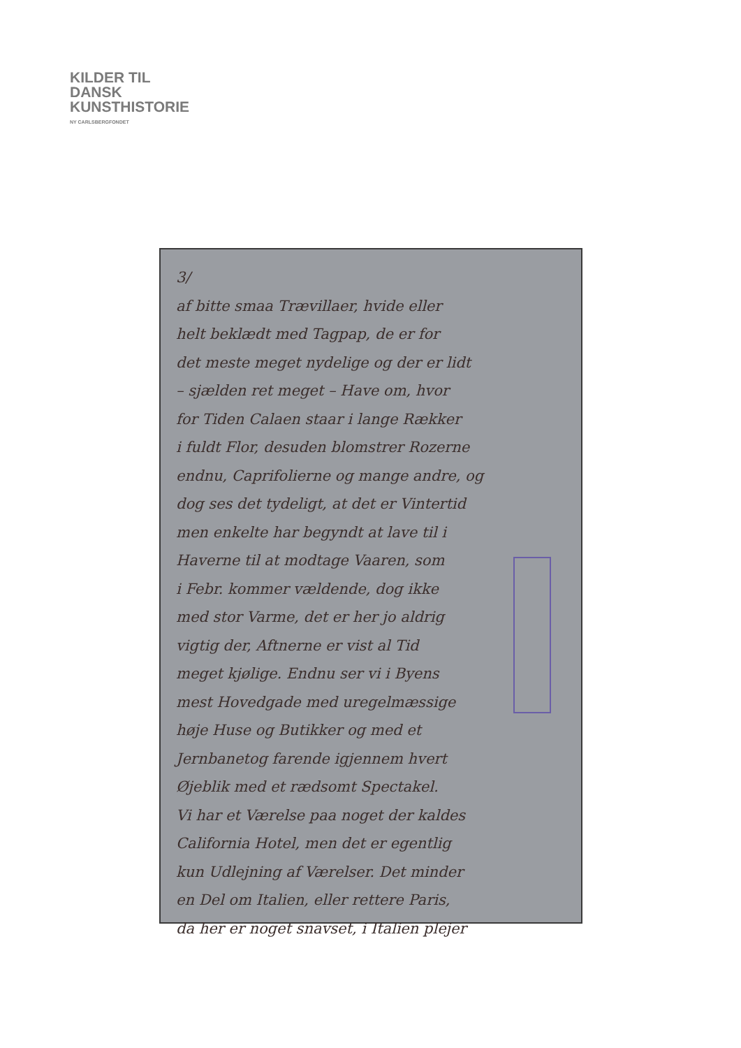KILDER TIL
DANSK
KUNSTHISTORIE
NY CARLSBERGFONDET
3/
af bitte smaa Trævillaer, hvide eller
helt beklædt med Tagpap, de er for
det meste meget nydelige og der er lidt
– sjælden ret meget – Have om, hvor
for Tiden Calaen staar i lange Rækker
i fuldt Flor, desuden blomstrer Rozerne
endnu, Caprifolierne og mange andre, og
dog ses det tydeligt, at det er Vintertid
men enkelte har begyndt at lave til i
Haverne til at modtage Vaaren, som
i Febr. kommer vældende, dog ikke
med stor Varme, det er her jo aldrig
vigtig der, Aftnerne er vist al Tid
meget kjølige. Endnu ser vi i Byens
mest Hovedgade med uregelmæssige
høje Huse og Butikker og med et
Jernbanetog farende igjennem hvert
Øjeblik med et rædsomt Spectakel.
Vi har et Værelse paa noget der kaldes
California Hotel, men det er egentlig
kun Udlejning af Værelser. Det minder
en Del om Italien, eller rettere Paris,
da her er noget snavset, i Italien plejer